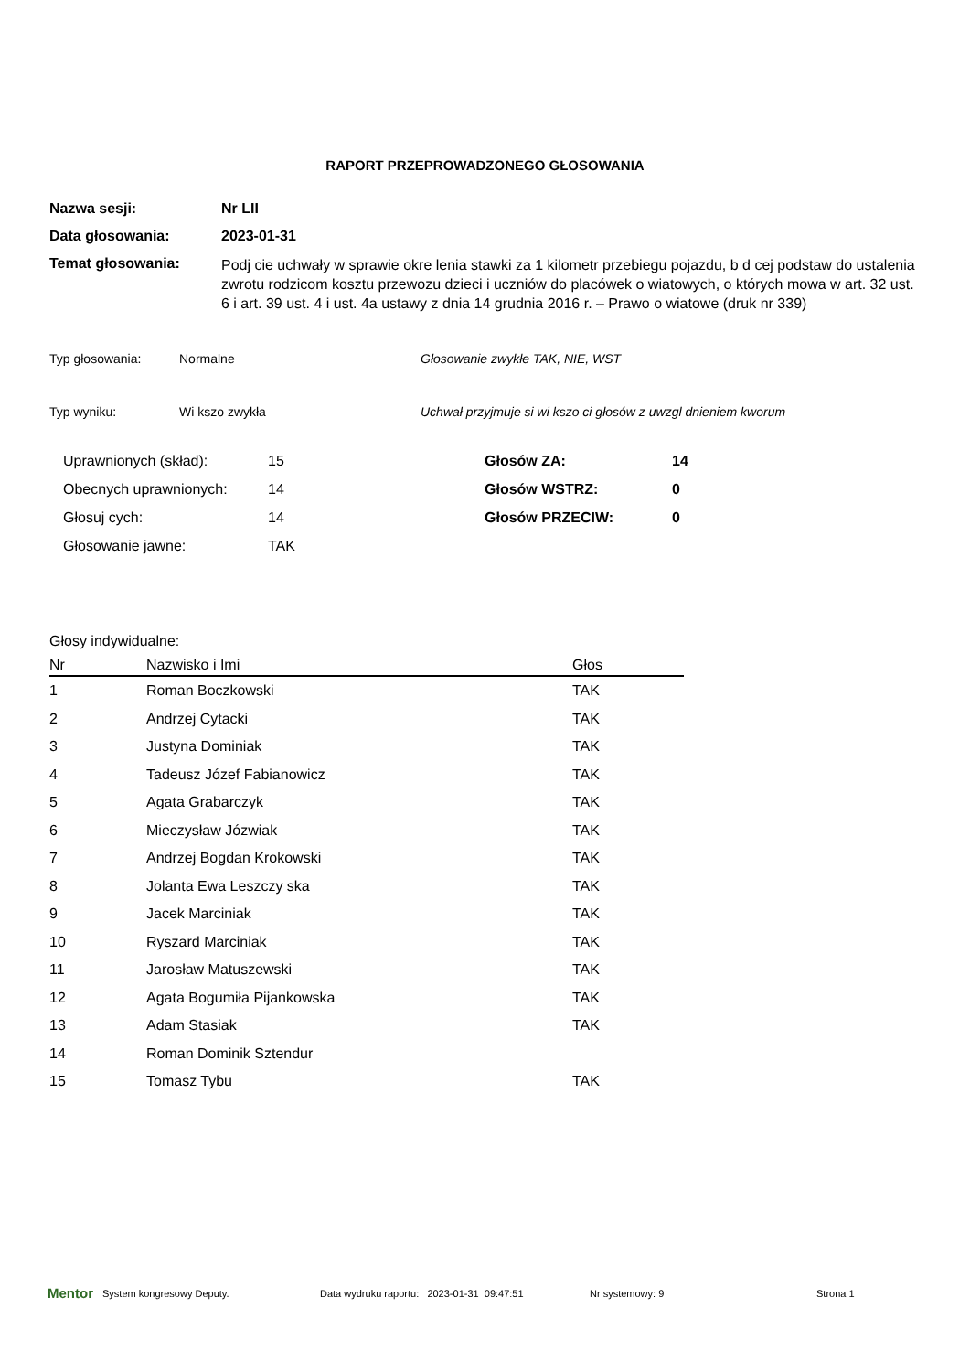RAPORT PRZEPROWADZONEGO GŁOSOWANIA
Nazwa sesji: Nr LII
Data głosowania: 2023-01-31
Temat głosowania:
Podj cie uchwały w sprawie okre lenia stawki za 1 kilometr przebiegu pojazdu, b d cej podstaw do ustalenia zwrotu rodzicom kosztu przewozu dzieci i uczniów do placówek o wiatowych, o których mowa w art. 32 ust. 6 i art. 39 ust. 4 i ust. 4a ustawy z dnia 14 grudnia 2016 r. – Prawo o wiatowe (druk nr 339)
Typ głosowania: Normalne Głosowanie zwykłe TAK, NIE, WST
Typ wyniku: Wi kszo zwykła Uchwał przyjmuje si wi kszo ci głosów z uwzgl dnieniem kworum
Uprawnionych (skład):
Obecnych uprawnionych:
Głosuj cych:
Głosowanie jawne:
15
14
14
TAK
Głosów ZA:
Głosów WSTRZ:
Głosów PRZECIW:
14
0
0
Głosy indywidualne:
| Nr | Nazwisko i Imi | Głos |
| --- | --- | --- |
| 1 | Roman Boczkowski | TAK |
| 2 | Andrzej Cytacki | TAK |
| 3 | Justyna Dominiak | TAK |
| 4 | Tadeusz Józef Fabianowicz | TAK |
| 5 | Agata Grabarczyk | TAK |
| 6 | Mieczysław Józwiak | TAK |
| 7 | Andrzej Bogdan Krokowski | TAK |
| 8 | Jolanta Ewa Leszczy ska | TAK |
| 9 | Jacek Marciniak | TAK |
| 10 | Ryszard Marciniak | TAK |
| 11 | Jarosław Matuszewski | TAK |
| 12 | Agata Bogumiła Pijankowska | TAK |
| 13 | Adam Stasiak | TAK |
| 14 | Roman Dominik Sztendur | |
| 15 | Tomasz Tybu | TAK |
Mentor System kongresowy Deputy. Data wydruku raportu: 2023-01-31 09:47:51 Nr systemowy: 9 Strona 1